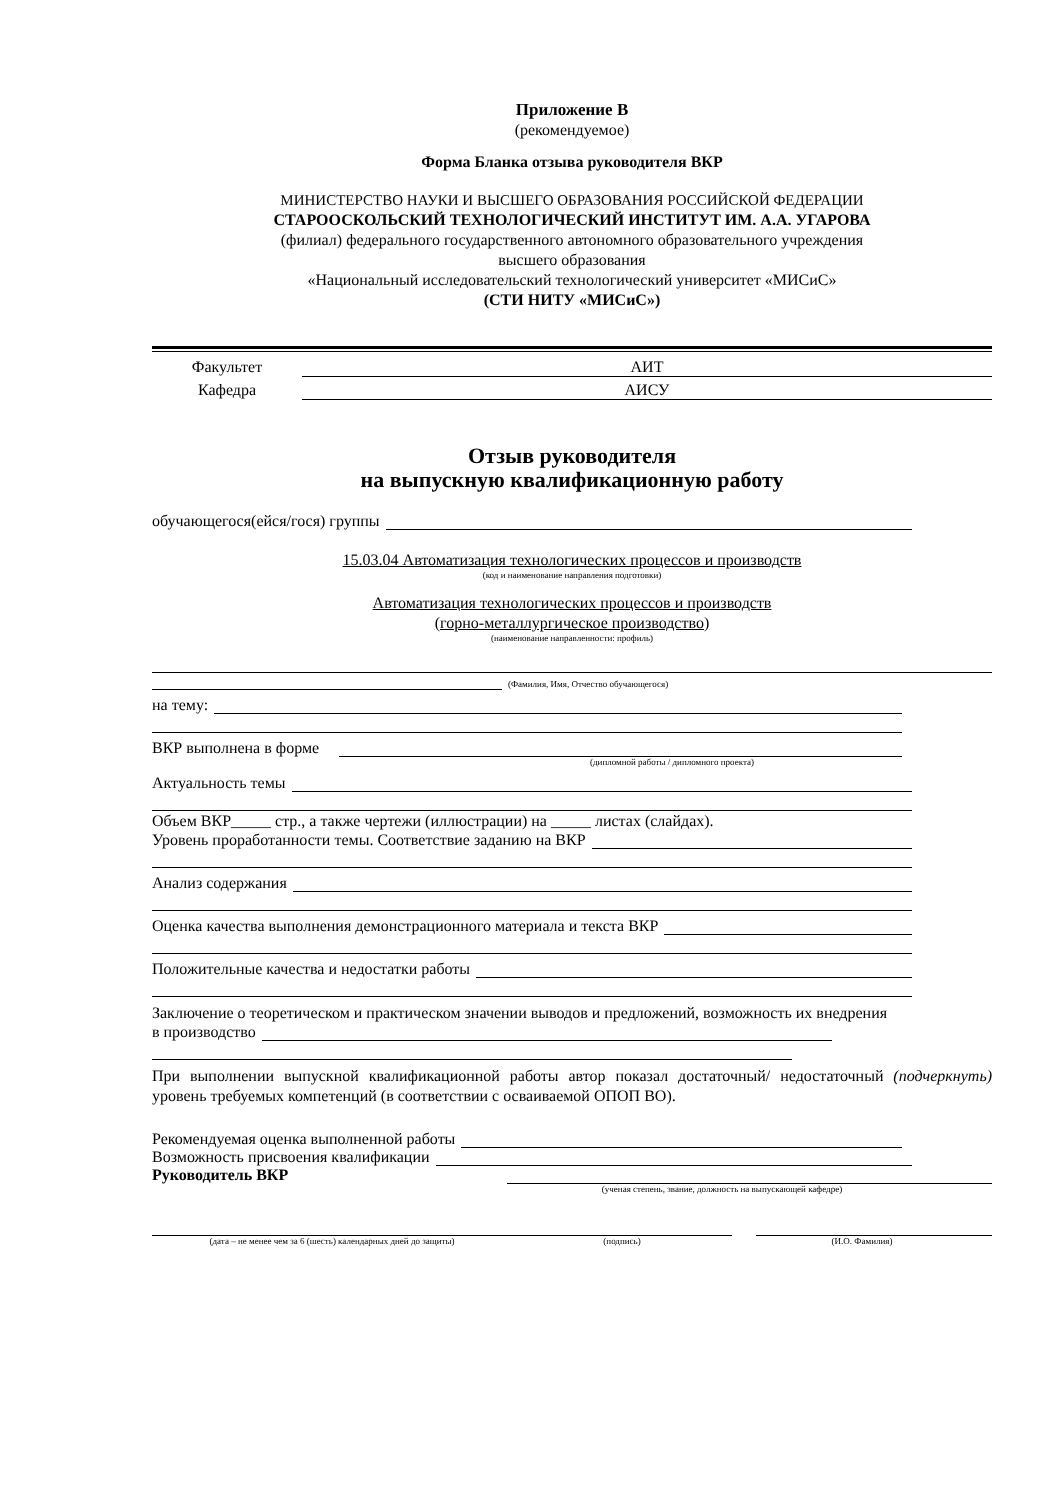Приложение В
(рекомендуемое)
Форма Бланка отзыва руководителя ВКР
МИНИСТЕРСТВО НАУКИ И ВЫСШЕГО ОБРАЗОВАНИЯ РОССИЙСКОЙ ФЕДЕРАЦИИ
СТАРООСКОЛЬСКИЙ ТЕХНОЛОГИЧЕСКИЙ ИНСТИТУТ ИМ. А.А. УГАРОВА
(филиал) федерального государственного автономного образовательного учреждения
высшего образования
«Национальный исследовательский технологический университет «МИСиС»
(СТИ НИТУ «МИСиС»)
Факультет АИТ
Кафедра АИСУ
Отзыв руководителя
на выпускную квалификационную работу
обучающегося(ейся/гося) группы
15.03.04 Автоматизация технологических процессов и производств
(код и наименование направления подготовки)
Автоматизация технологических процессов и производств
(горно-металлургическое производство)
(наименование направленности: профиль)
(Фамилия, Имя, Отчество обучающегося)
на тему:
ВКР выполнена в форме
(дипломной работы / дипломного проекта)
Актуальность темы
Объем ВКР_____ стр., а также чертежи (иллюстрации) на _____ листах (слайдах).
Уровень проработанности темы. Соответствие заданию на ВКР
Анализ содержания
Оценка качества выполнения демонстрационного материала и текста ВКР
Положительные качества и недостатки работы
Заключение о теоретическом и практическом значении выводов и предложений, возможность их внедрения
в производство
При выполнении выпускной квалификационной работы автор показал достаточный/ недостаточный (подчеркнуть) уровень требуемых компетенций (в соответствии с осваиваемой ОПОП ВО).
Рекомендуемая оценка выполненной работы
Возможность присвоения квалификации
Руководитель ВКР
(ученая степень, звание, должность на выпускающей кафедре)
(дата – не менее чем за 6 (шесть) календарных дней до защиты) (подпись) (И.О. Фамилия)